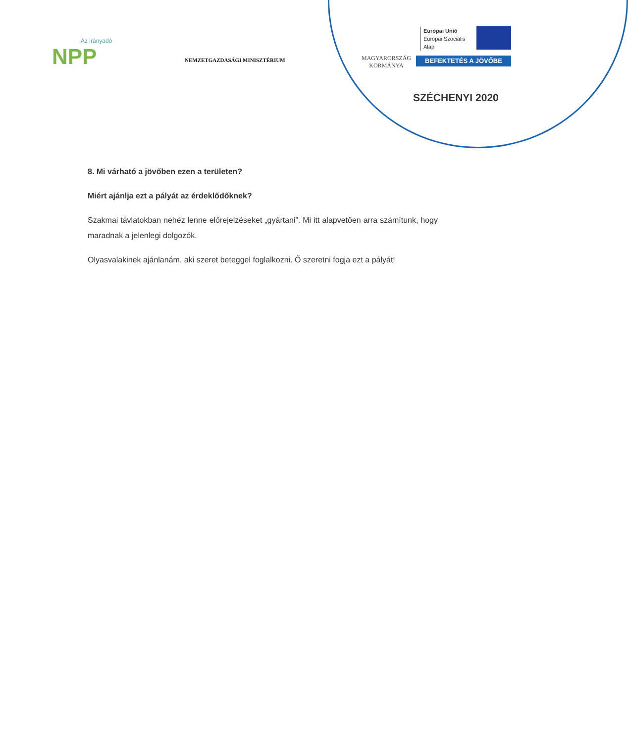Az irányadó
NPP
NEMZETGAZDASÁGI MINISZTÉRIUM
MAGYARORSZÁG
KORMÁNYA
Európai Unió
Európai Szociális
Alap
BEFEKTETÉS A JÖVŐBE
SZÉCHENYI 2020
8. Mi várható a jövőben ezen a területen?
Miért ajánlja ezt a pályát az érdeklődőknek?
Szakmai távlatokban nehéz lenne előrejelzéseket „gyártani”. Mi itt alapvetően arra számítunk, hogy maradnak a jelenlegi dolgozók.
Olyasvalakinek ajánlanám, aki szeret beteggel foglalkozni. Ő szeretni fogja ezt a pályát!